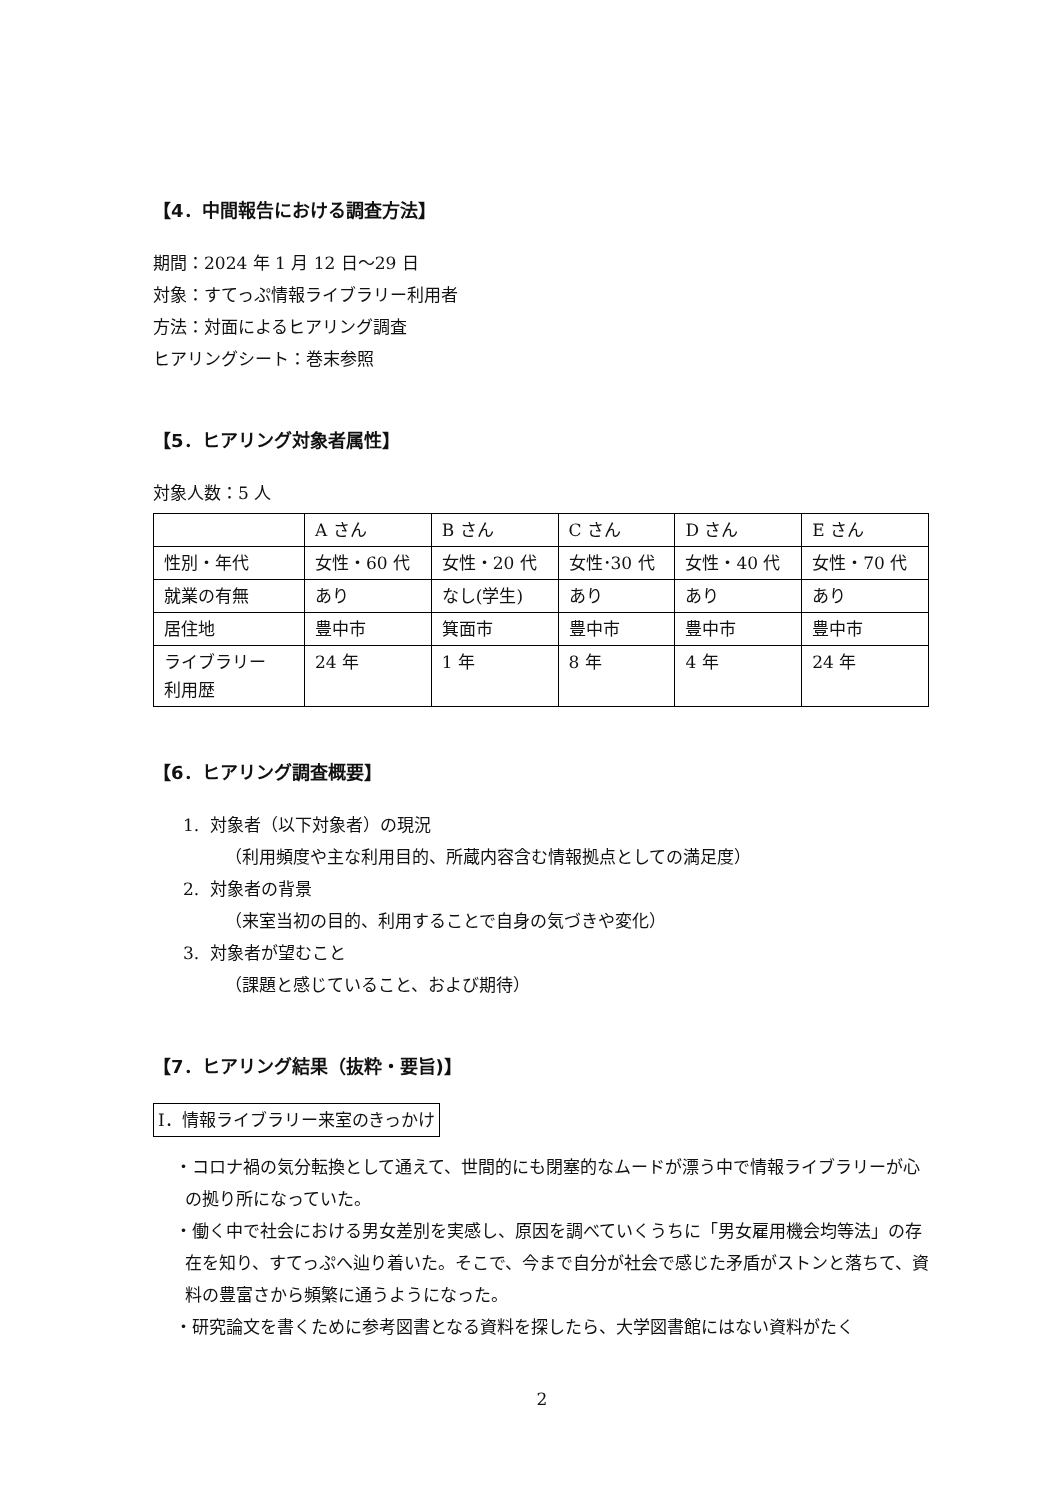【4．中間報告における調査方法】
期間：2024 年 1 月 12 日～29 日
対象：すてっぷ情報ライブラリー利用者
方法：対面によるヒアリング調査
ヒアリングシート：巻末参照
【5．ヒアリング対象者属性】
対象人数：5 人
| | A さん | B さん | C さん | D さん | E さん |
| 性別・年代 | 女性・60 代 | 女性・20 代 | 女性･30 代 | 女性・40 代 | 女性・70 代 |
| 就業の有無 | あり | なし(学生) | あり | あり | あり |
| 居住地 | 豊中市 | 箕面市 | 豊中市 | 豊中市 | 豊中市 |
| ライブラリー 利用歴 | 24 年 | 1 年 | 8 年 | 4 年 | 24 年 |
【6．ヒアリング調査概要】
1. 対象者（以下対象者）の現況
（利用頻度や主な利用目的、所蔵内容含む情報拠点としての満足度）
2. 対象者の背景
（来室当初の目的、利用することで自身の気づきや変化）
3. 対象者が望むこと
（課題と感じていること、および期待）
【7．ヒアリング結果（抜粋・要旨)】
Ⅰ．情報ライブラリー来室のきっかけ
・コロナ禍の気分転換として通えて、世間的にも閉塞的なムードが漂う中で情報ライブラリーが心の拠り所になっていた。
・働く中で社会における男女差別を実感し、原因を調べていくうちに「男女雇用機会均等法」の存在を知り、すてっぷへ辿り着いた。そこで、今まで自分が社会で感じた矛盾がストンと落ちて、資料の豊富さから頻繁に通うようになった。
・研究論文を書くために参考図書となる資料を探したら、大学図書館にはない資料がたく
2